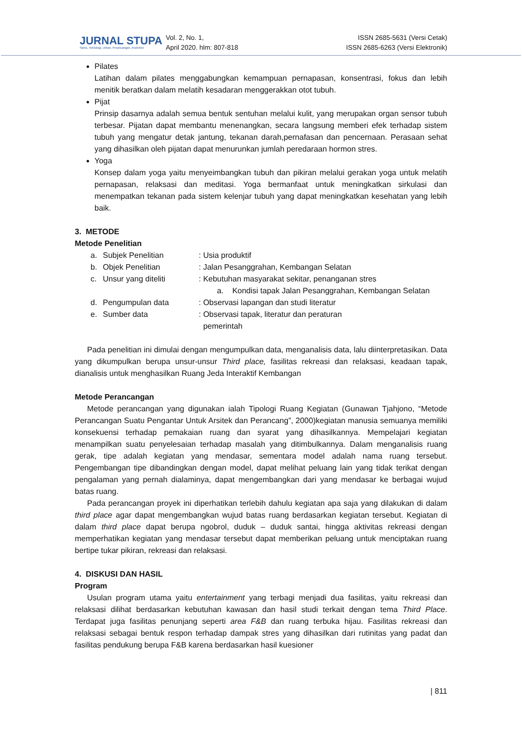JURNAL STUPA
Sains, Teknologi, Urban, Perancangan, Arsitektur
Vol. 2, No. 1,
April 2020. hlm: 807-818
ISSN 2685-5631 (Versi Cetak)
ISSN 2685-6263 (Versi Elektronik)
Pilates
Latihan dalam pilates menggabungkan kemampuan pernapasan, konsentrasi, fokus dan lebih menitik beratkan dalam melatih kesadaran menggerakkan otot tubuh.
Pijat
Prinsip dasarnya adalah semua bentuk sentuhan melalui kulit, yang merupakan organ sensor tubuh terbesar. Pijatan dapat membantu menenangkan, secara langsung memberi efek terhadap sistem tubuh yang mengatur detak jantung, tekanan darah,pernafasan dan pencernaan. Perasaan sehat yang dihasilkan oleh pijatan dapat menurunkan jumlah peredaraan hormon stres.
Yoga
Konsep dalam yoga yaitu menyeimbangkan tubuh dan pikiran melalui gerakan yoga untuk melatih pernapasan, relaksasi dan meditasi. Yoga bermanfaat untuk meningkatkan sirkulasi dan menempatkan tekanan pada sistem kelenjar tubuh yang dapat meningkatkan kesehatan yang lebih baik.
3. METODE
Metode Penelitian
a. Subjek Penelitian: Usia produktif
b. Objek Penelitian: Jalan Pesanggrahan, Kembangan Selatan
c. Unsur yang diteliti: Kebutuhan masyarakat sekitar, penanganan stres
a. Kondisi tapak Jalan Pesanggrahan, Kembangan Selatan
d. Pengumpulan data: Observasi lapangan dan studi literatur
e. Sumber data: Observasi tapak, literatur dan peraturan
pemerintah
Pada penelitian ini dimulai dengan mengumpulkan data, menganalisis data, lalu diinterpretasikan. Data yang dikumpulkan berupa unsur-unsur Third place, fasilitas rekreasi dan relaksasi, keadaan tapak, dianalisis untuk menghasilkan Ruang Jeda Interaktif Kembangan
Metode Perancangan
Metode perancangan yang digunakan ialah Tipologi Ruang Kegiatan (Gunawan Tjahjono, “Metode Perancangan Suatu Pengantar Untuk Arsitek dan Perancang”, 2000)kegiatan manusia semuanya memiliki konsekuensi terhadap pemakaian ruang dan syarat yang dihasilkannya. Mempelajari kegiatan menampilkan suatu penyelesaian terhadap masalah yang ditimbulkannya. Dalam menganalisis ruang gerak, tipe adalah kegiatan yang mendasar, sementara model adalah nama ruang tersebut. Pengembangan tipe dibandingkan dengan model, dapat melihat peluang lain yang tidak terikat dengan pengalaman yang pernah dialaminya, dapat mengembangkan dari yang mendasar ke berbagai wujud batas ruang.
Pada perancangan proyek ini diperhatikan terlebih dahulu kegiatan apa saja yang dilakukan di dalam third place agar dapat mengembangkan wujud batas ruang berdasarkan kegiatan tersebut. Kegiatan di dalam third place dapat berupa ngobrol, duduk – duduk santai, hingga aktivitas rekreasi dengan memperhatikan kegiatan yang mendasar tersebut dapat memberikan peluang untuk menciptakan ruang bertipe tukar pikiran, rekreasi dan relaksasi.
4. DISKUSI DAN HASIL
Program
Usulan program utama yaitu entertainment yang terbagi menjadi dua fasilitas, yaitu rekreasi dan relaksasi dilihat berdasarkan kebutuhan kawasan dan hasil studi terkait dengan tema Third Place. Terdapat juga fasilitas penunjang seperti area F&B dan ruang terbuka hijau. Fasilitas rekreasi dan relaksasi sebagai bentuk respon terhadap dampak stres yang dihasilkan dari rutinitas yang padat dan fasilitas pendukung berupa F&B karena berdasarkan hasil kuesioner
| 811